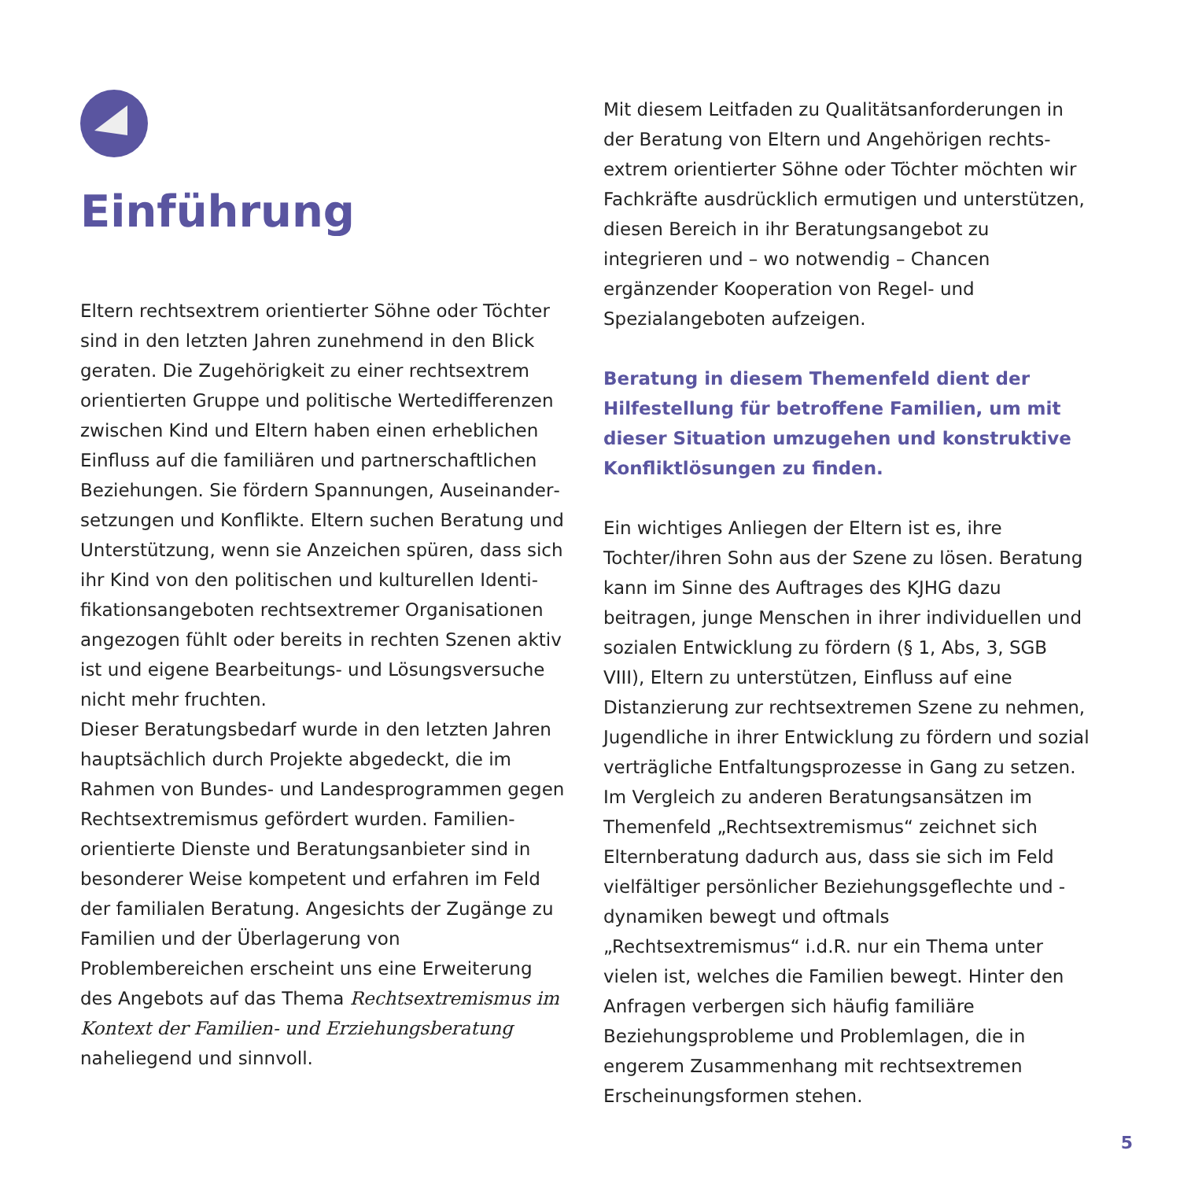Einführung
Eltern rechtsextrem orientierter Söhne oder Töchter sind in den letzten Jahren zunehmend in den Blick geraten. Die Zugehörigkeit zu einer rechtsextrem orientierten Gruppe und politische Wertedifferenzen zwischen Kind und Eltern haben einen erheblichen Einfluss auf die familiären und partnerschaftlichen Beziehungen. Sie fördern Spannungen, Auseinander­setzungen und Konflikte. Eltern suchen Beratung und Unterstützung, wenn sie Anzeichen spüren, dass sich ihr Kind von den politischen und kulturellen Identi­fikationsangeboten rechtsextremer Organisationen angezogen fühlt oder bereits in rechten Szenen aktiv ist und eigene Bearbeitungs- und Lösungsversuche nicht mehr fruchten.
Dieser Beratungsbedarf wurde in den letzten Jahren hauptsächlich durch Projekte abgedeckt, die im Rahmen von Bundes- und Landesprogrammen gegen Rechtsextremismus gefördert wurden. Familien­orientierte Dienste und Beratungsanbieter sind in besonderer Weise kompetent und erfahren im Feld der familialen Beratung. Angesichts der Zugänge zu Familien und der Überlagerung von Problembereichen erscheint uns eine Erweiterung des Angebots auf das Thema Rechtsextremismus im Kontext der Familien- und Erziehungsberatung naheliegend und sinnvoll.
Mit diesem Leitfaden zu Qualitätsanforderungen in der Beratung von Eltern und Angehörigen rechts­extrem orientierter Söhne oder Töchter möchten wir Fachkräfte ausdrücklich ermutigen und unterstützen, diesen Bereich in ihr Beratungsangebot zu integrieren und – wo notwendig – Chancen ergänzender Koope­ration von Regel- und Spezialangeboten aufzeigen.
Beratung in diesem Themenfeld dient der Hilfestel­lung für betroffene Familien, um mit dieser Situation umzugehen und konstruktive Konfliktlösungen zu finden.
Ein wichtiges Anliegen der Eltern ist es, ihre Tochter/ihren Sohn aus der Szene zu lösen. Beratung kann im Sinne des Auftrages des KJHG dazu beitragen, junge Menschen in ihrer individuellen und sozialen Entwicklung zu fördern (§ 1, Abs, 3, SGB VIII), Eltern zu unterstützen, Einfluss auf eine Distanzierung zur rechtsextremen Szene zu nehmen, Jugendliche in ihrer Entwicklung zu fördern und sozial verträgliche Entfaltungsprozesse in Gang zu setzen. Im Vergleich zu anderen Beratungsansätzen im Themenfeld „Rechtsextremismus“ zeichnet sich Elternberatung dadurch aus, dass sie sich im Feld vielfältiger persön­licher Beziehungsgeflechte und -dynamiken bewegt und oftmals „Rechtsextremismus“ i.d.R. nur ein Thema unter vielen ist, welches die Familien bewegt. Hinter den Anfragen verbergen sich häufig familiäre Beziehungsprobleme und Problemlagen, die in engerem Zusammenhang mit rechtsextremen Erscheinungsformen stehen.
5